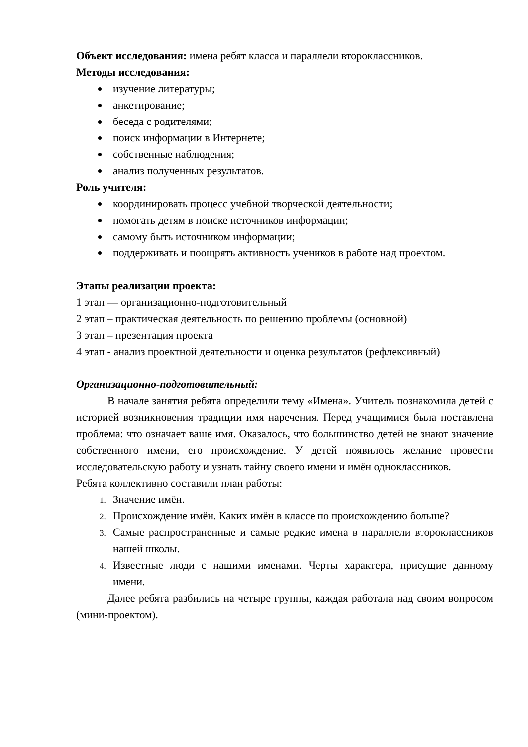Объект исследования: имена ребят класса и параллели второклассников.
Методы исследования:
изучение литературы;
анкетирование;
беседа с родителями;
поиск информации в Интернете;
собственные наблюдения;
анализ полученных результатов.
Роль учителя:
координировать процесс учебной творческой деятельности;
помогать детям в поиске источников информации;
самому быть источником информации;
поддерживать и поощрять активность учеников в работе над проектом.
Этапы реализации проекта:
1 этап — организационно-подготовительный
2 этап – практическая деятельность по решению проблемы (основной)
3 этап – презентация проекта
4 этап - анализ проектной деятельности и оценка результатов (рефлексивный)
Организационно-подготовительный:
В начале занятия ребята определили тему «Имена». Учитель познакомила детей с историей возникновения традиции имя наречения. Перед учащимися была поставлена проблема: что означает ваше имя. Оказалось, что большинство детей не знают значение собственного имени, его происхождение. У детей появилось желание провести исследовательскую работу и узнать тайну своего имени и имён одноклассников.
Ребята коллективно составили план работы:
Значение имён.
Происхождение имён. Каких имён в классе по происхождению больше?
Самые распространенные и самые редкие имена в параллели второклассников нашей школы.
Известные люди с нашими именами. Черты характера, присущие данному имени.
Далее ребята разбились на четыре группы, каждая работала над своим вопросом (мини-проектом).